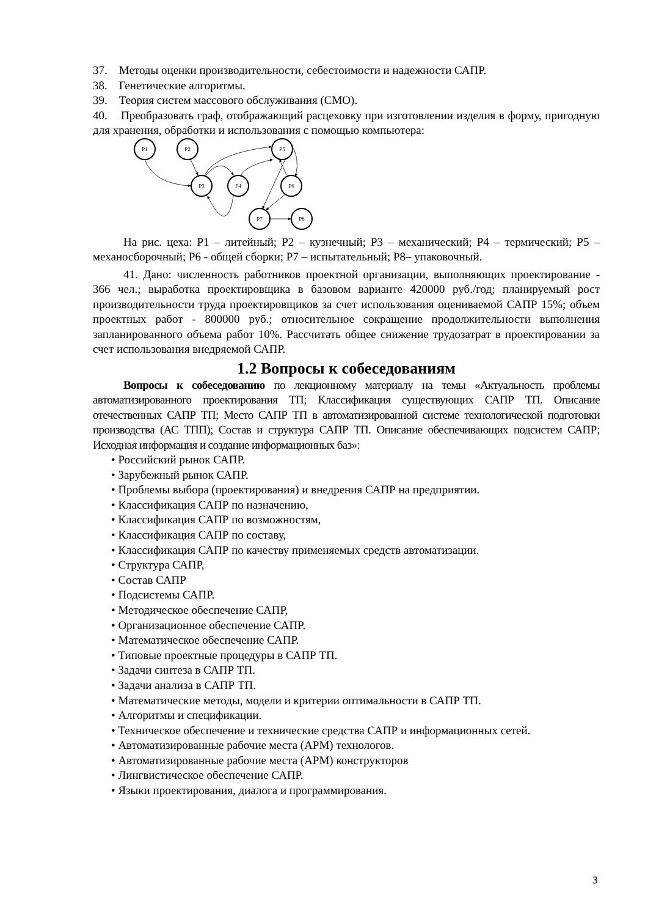37. Методы оценки производительности, себестоимости и надежности САПР.
38. Генетические алгоритмы.
39. Теория систем массового обслуживания (СМО).
40. Преобразовать граф, отображающий расцеховку при изготовлении изделия в форму, пригодную для хранения, обработки и использования с помощью компьютера:
P1
P2
P3
P4
P5
P6
P7
P8
На рис. цеха: Р1 – литейный; Р2 – кузнечный; Р3 – механический; Р4 – термический; Р5 – механосборочный; Р6 - общей сборки; Р7 – испытательный; Р8– упаковочный.
41. Дано: численность работников проектной организации, выполняющих проектирование - 366 чел.; выработка проектировщика в базовом варианте 420000 руб./год; планируемый рост производительности труда проектировщиков за счет использования оцениваемой САПР 15%; объем проектных работ - 800000 руб.; относительное сокращение продолжительности выполнения запланированного объема работ 10%. Рассчитать общее снижение трудозатрат в проектировании за счет использования внедряемой САПР.
1.2 Вопросы к собеседованиям
Вопросы к собеседованию по лекционному материалу на темы «Актуальность проблемы автоматизированного проектирования ТП; Классификация существующих САПР ТП. Описание отечественных САПР ТП; Место САПР ТП в автоматизированной системе технологической подготовки производства (АС ТПП); Состав и структура САПР ТП. Описание обеспечивающих подсистем САПР; Исходная информация и создание информационных баз»:
• Российский рынок САПР.
• Зарубежный рынок САПР.
• Проблемы выбора (проектирования) и внедрения САПР на предприятии.
• Классификация САПР по назначению,
• Классификация САПР по возможностям,
• Классификация САПР по составу,
• Классификация САПР по качеству применяемых средств автоматизации.
• Структура САПР,
• Состав САПР
• Подсистемы САПР.
• Методическое обеспечение САПР,
• Организационное обеспечение САПР.
• Математическое обеспечение САПР.
• Типовые проектные процедуры в САПР ТП.
• Задачи синтеза в САПР ТП.
• Задачи анализа в САПР ТП.
• Математические методы, модели и критерии оптимальности в САПР ТП.
• Алгоритмы и спецификации.
• Техническое обеспечение и технические средства САПР и информационных сетей.
• Автоматизированные рабочие места (АРМ) технологов.
• Автоматизированные рабочие места (АРМ) конструкторов
• Лингвистическое обеспечение САПР.
• Языки проектирования, диалога и программирования.
3